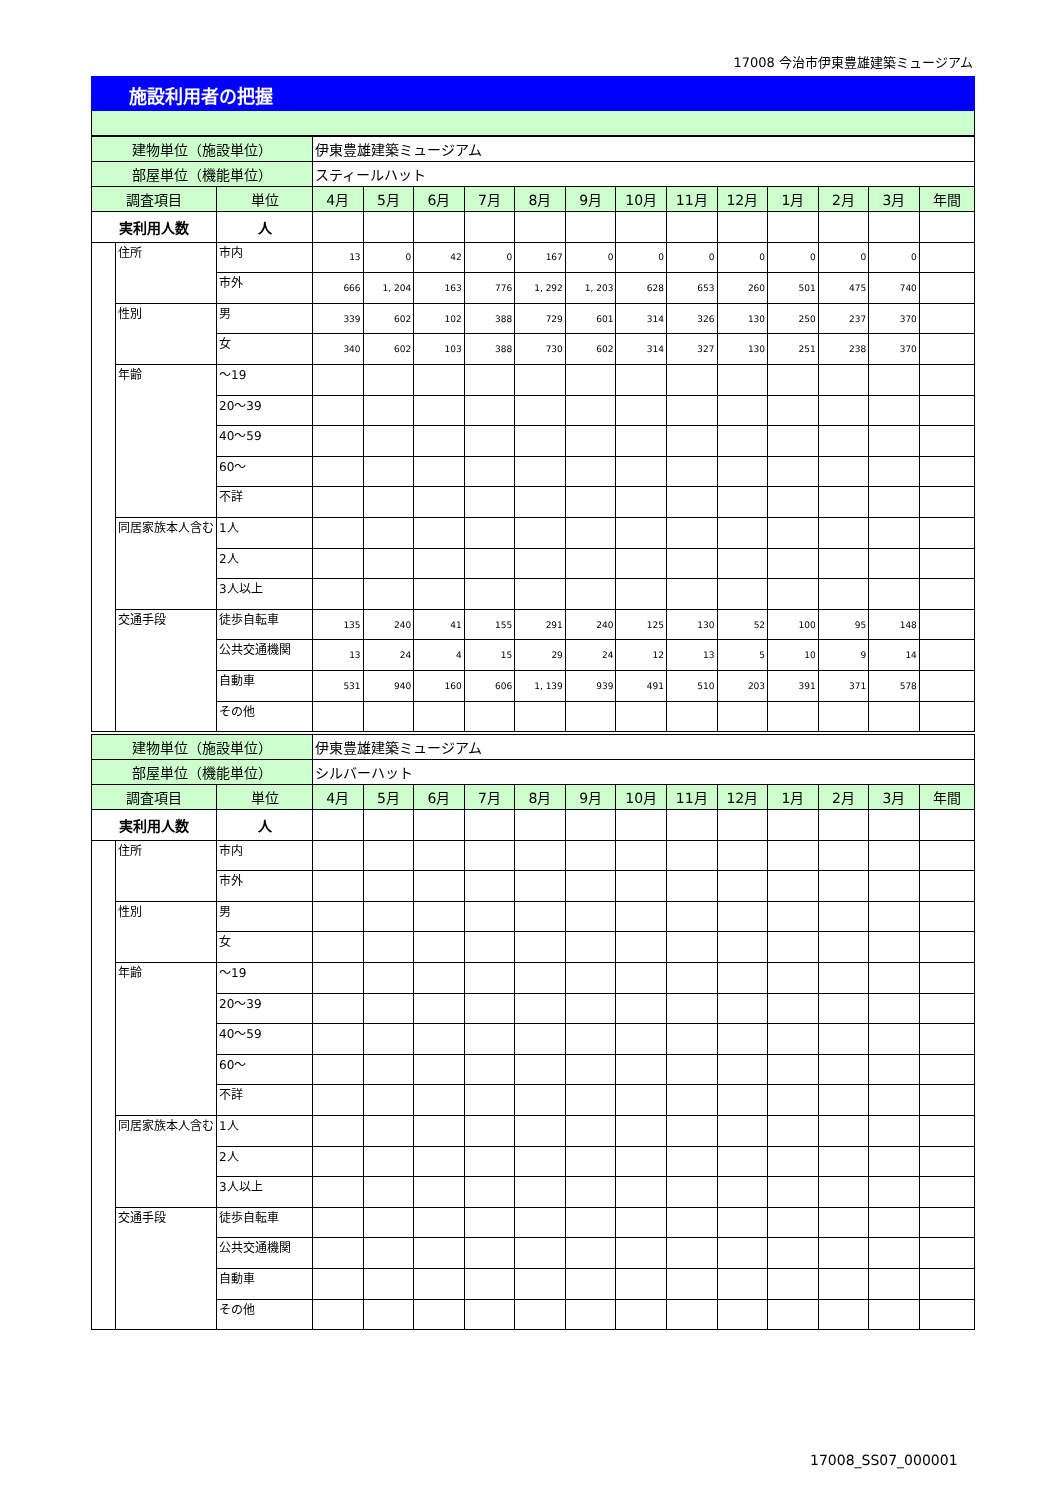17008 今治市伊東豊雄建築ミュージアム
施設利用者の把握
| 建物単位（施設単位） | | | 伊東豊雄建築ミュージアム | | | | | | | | | | | | |
| 部屋単位（機能単位） | | | スティールハット | | | | | | | | | | | | |
| 調査項目 | | 単位 | 4月 | 5月 | 6月 | 7月 | 8月 | 9月 | 10月 | 11月 | 12月 | 1月 | 2月 | 3月 | 年間 |
| 実利用人数 | | 人 | | | | | | | | | | | | | |
| | 住所 | 市内 | 13 | 0 | 42 | 0 | 167 | 0 | 0 | 0 | 0 | 0 | 0 | 0 | |
| | | 市外 | 666 | 1, 204 | 163 | 776 | 1, 292 | 1, 203 | 628 | 653 | 260 | 501 | 475 | 740 | |
| | 性別 | 男 | 339 | 602 | 102 | 388 | 729 | 601 | 314 | 326 | 130 | 250 | 237 | 370 | |
| | | 女 | 340 | 602 | 103 | 388 | 730 | 602 | 314 | 327 | 130 | 251 | 238 | 370 | |
| | 年齢 | ～19 | | | | | | | | | | | | | |
| | | 20～39 | | | | | | | | | | | | | |
| | | 40～59 | | | | | | | | | | | | | |
| | | 60～ | | | | | | | | | | | | | |
| | | 不詳 | | | | | | | | | | | | | |
| | 同居家族本人含む | 1人 | | | | | | | | | | | | | |
| | | 2人 | | | | | | | | | | | | | |
| | | 3人以上 | | | | | | | | | | | | | |
| | 交通手段 | 徒歩自転車 | 135 | 240 | 41 | 155 | 291 | 240 | 125 | 130 | 52 | 100 | 95 | 148 | |
| | | 公共交通機関 | 13 | 24 | 4 | 15 | 29 | 24 | 12 | 13 | 5 | 10 | 9 | 14 | |
| | | 自動車 | 531 | 940 | 160 | 606 | 1, 139 | 939 | 491 | 510 | 203 | 391 | 371 | 578 | |
| | | その他 | | | | | | | | | | | | | |
| 建物単位（施設単位） | | | 伊東豊雄建築ミュージアム | | | | | | | | | | | | |
| 部屋単位（機能単位） | | | シルバーハット | | | | | | | | | | | | |
| 調査項目 | | 単位 | 4月 | 5月 | 6月 | 7月 | 8月 | 9月 | 10月 | 11月 | 12月 | 1月 | 2月 | 3月 | 年間 |
| 実利用人数 | | 人 | | | | | | | | | | | | | |
| | 住所 | 市内 | | | | | | | | | | | | | |
| | | 市外 | | | | | | | | | | | | | |
| | 性別 | 男 | | | | | | | | | | | | | |
| | | 女 | | | | | | | | | | | | | |
| | 年齢 | ～19 | | | | | | | | | | | | | |
| | | 20～39 | | | | | | | | | | | | | |
| | | 40～59 | | | | | | | | | | | | | |
| | | 60～ | | | | | | | | | | | | | |
| | | 不詳 | | | | | | | | | | | | | |
| | 同居家族本人含む | 1人 | | | | | | | | | | | | | |
| | | 2人 | | | | | | | | | | | | | |
| | | 3人以上 | | | | | | | | | | | | | |
| | 交通手段 | 徒歩自転車 | | | | | | | | | | | | | |
| | | 公共交通機関 | | | | | | | | | | | | | |
| | | 自動車 | | | | | | | | | | | | | |
| | | その他 | | | | | | | | | | | | | |
17008_SS07_000001